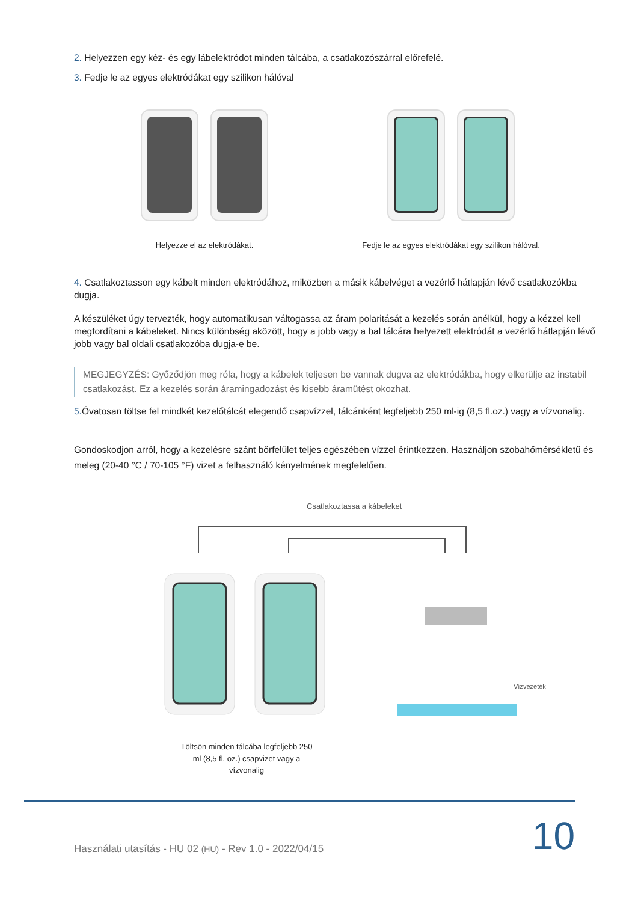2. Helyezzen egy kéz- és egy lábelektródot minden tálcába, a csatlakozószárral előrefelé.
3. Fedje le az egyes elektródákat egy szilikon hálóval
Helyezze el az elektródákat.
Fedje le az egyes elektródákat egy szilikon hálóval.
4. Csatlakoztasson egy kábelt minden elektródához, miközben a másik kábelvéget a vezérlő hátlapján lévő csatlakozókba dugja.
A készüléket úgy tervezték, hogy automatikusan váltogassa az áram polaritását a kezelés során anélkül, hogy a kézzel kell megfordítani a kábeleket. Nincs különbség aközött, hogy a jobb vagy a bal tálcára helyezett elektródát a vezérlő hátlapján lévő jobb vagy bal oldali csatlakozóba dugja-e be.
MEGJEGYZÉS: Győződjön meg róla, hogy a kábelek teljesen be vannak dugva az elektródákba, hogy elkerülje az instabil csatlakozást. Ez a kezelés során áramingadozást és kisebb áramütést okozhat.
5. Óvatosan töltse fel mindkét kezelőtálcát elegendő csapvízzel, tálcánként legfeljebb 250 ml-ig (8,5 fl.oz.) vagy a vízvonalig.
Gondoskodjon arról, hogy a kezelésre szánt bőrfelület teljes egészében vízzel érintkezzen. Használjon szobahőmérsékletű és meleg (20-40 °C / 70-105 °F) vizet a felhasználó kényelmének megfelelően.
Csatlakoztassa a kábeleket
Vízvezeték
Töltsön minden tálcába legfeljebb 250 ml (8,5 fl. oz.) csapvizet vagy a vízvonalig
Használati utasítás - HU 02 (HU) - Rev 1.0 - 2022/04/15
10